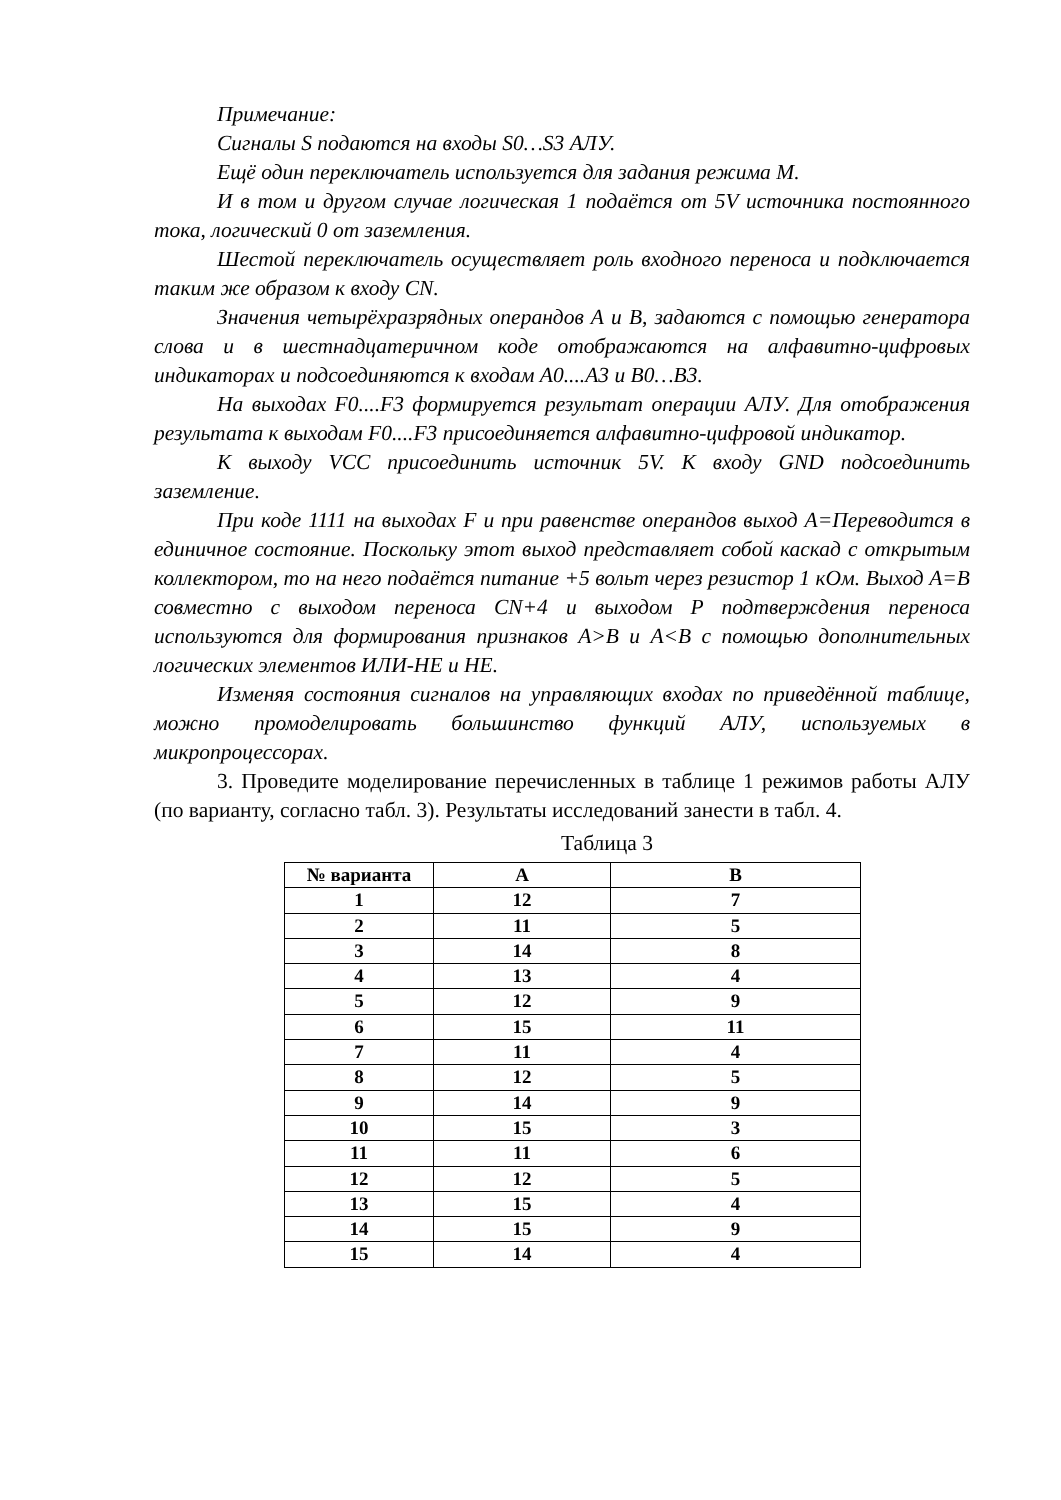Примечание:
Сигналы S подаются на входы S0…S3 АЛУ.
Ещё один переключатель используется для задания режима M.
И в том и другом случае логическая 1 подаётся от 5V источника постоянного тока, логический 0 от заземления.
Шестой переключатель осуществляет роль входного переноса и подключается таким же образом к входу CN.
Значения четырёхразрядных операндов А и В, задаются с помощью генератора слова и в шестнадцатеричном коде отображаются на алфавитно-цифровых индикаторах и подсоединяются к входам A0....A3 и B0…B3.
На выходах F0....F3 формируется результат операции АЛУ. Для отображения результата к выходам F0....F3 присоединяется алфавитно-цифровой индикатор.
К выходу VCC присоединить источник 5V. К входу GND подсоединить заземление.
При коде 1111 на выходах F и при равенстве операндов выход A=Переводится в единичное состояние. Поскольку этот выход представляет собой каскад с открытым коллектором, то на него подаётся питание +5 вольт через резистор 1 кОм. Выход A=B совместно с выходом переноса CN+4 и выходом P подтверждения переноса используются для формирования признаков A>B и A<B с помощью дополнительных логических элементов ИЛИ-НЕ и НЕ.
Изменяя состояния сигналов на управляющих входах по приведённой таблице, можно промоделировать большинство функций АЛУ, используемых в микропроцессорах.
3. Проведите моделирование перечисленных в таблице 1 режимов работы АЛУ (по варианту, согласно табл. 3). Результаты исследований занести в табл. 4.
Таблица 3
| № варианта | A | B |
| --- | --- | --- |
| 1 | 12 | 7 |
| 2 | 11 | 5 |
| 3 | 14 | 8 |
| 4 | 13 | 4 |
| 5 | 12 | 9 |
| 6 | 15 | 11 |
| 7 | 11 | 4 |
| 8 | 12 | 5 |
| 9 | 14 | 9 |
| 10 | 15 | 3 |
| 11 | 11 | 6 |
| 12 | 12 | 5 |
| 13 | 15 | 4 |
| 14 | 15 | 9 |
| 15 | 14 | 4 |